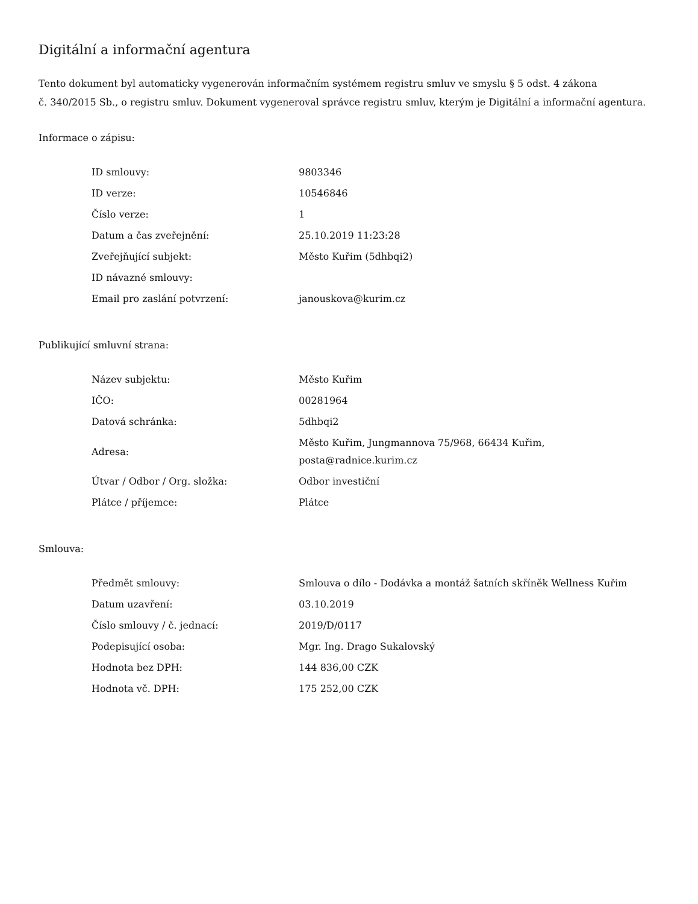Digitální a informační agentura
Tento dokument byl automaticky vygenerován informačním systémem registru smluv ve smyslu § 5 odst. 4 zákona
č. 340/2015 Sb., o registru smluv. Dokument vygeneroval správce registru smluv, kterým je Digitální a informační agentura.
Informace o zápisu:
| ID smlouvy: | 9803346 |
| ID verze: | 10546846 |
| Číslo verze: | 1 |
| Datum a čas zveřejnění: | 25.10.2019 11:23:28 |
| Zveřejňující subjekt: | Město Kuřim (5dhbqi2) |
| ID návazné smlouvy: | |
| Email pro zaslání potvrzení: | janouskova@kurim.cz |
Publikující smluvní strana:
| Název subjektu: | Město Kuřim |
| IČO: | 00281964 |
| Datová schránka: | 5dhbqi2 |
| Adresa: | Město Kuřim, Jungmannova 75/968, 66434 Kuřim, posta@radnice.kurim.cz |
| Útvar / Odbor / Org. složka: | Odbor investiční |
| Plátce / příjemce: | Plátce |
Smlouva:
| Předmět smlouvy: | Smlouva o dílo - Dodávka a montáž šatních skříněk Wellness Kuřim |
| Datum uzavření: | 03.10.2019 |
| Číslo smlouvy / č. jednací: | 2019/D/0117 |
| Podepisující osoba: | Mgr. Ing. Drago Sukalovský |
| Hodnota bez DPH: | 144 836,00 CZK |
| Hodnota vč. DPH: | 175 252,00 CZK |